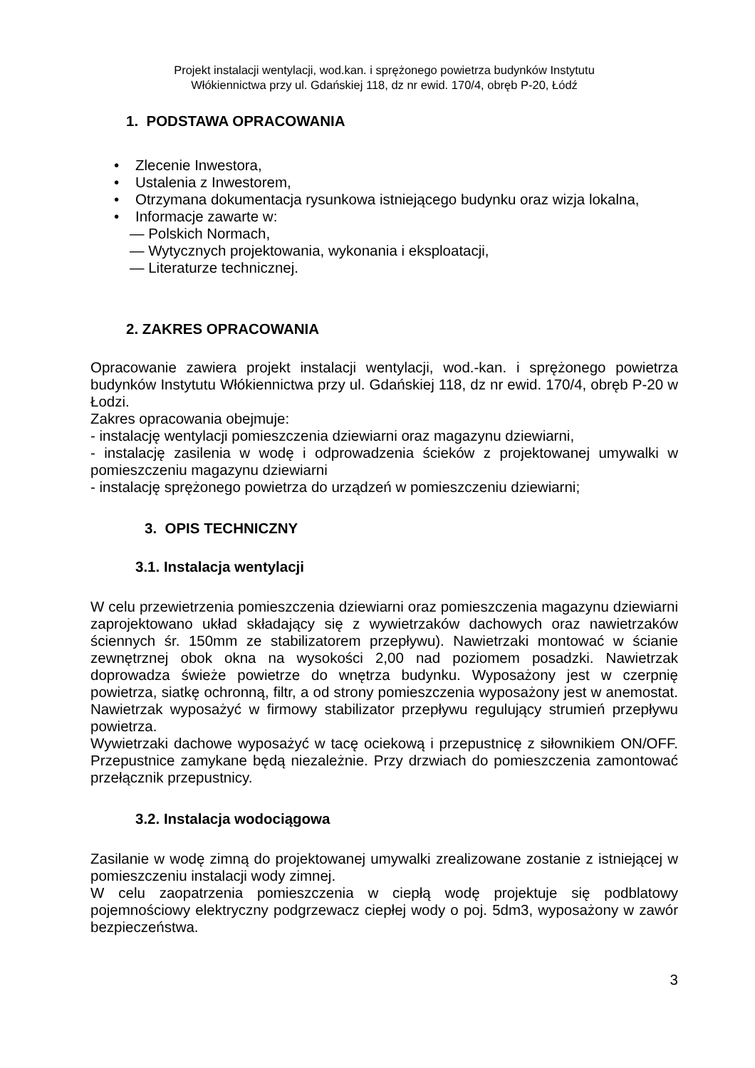Projekt instalacji wentylacji, wod.kan. i sprężonego powietrza budynków Instytutu
Włókiennictwa przy ul. Gdańskiej 118, dz nr ewid. 170/4, obręb P-20, Łódź
1. PODSTAWA OPRACOWANIA
• Zlecenie Inwestora,
• Ustalenia z Inwestorem,
• Otrzymana dokumentacja rysunkowa istniejącego budynku oraz wizja lokalna,
• Informacje zawarte w:
— Polskich Normach,
— Wytycznych projektowania, wykonania i eksploatacji,
— Literaturze technicznej.
2. ZAKRES OPRACOWANIA
Opracowanie zawiera projekt instalacji wentylacji, wod.-kan. i sprężonego powietrza budynków Instytutu Włókiennictwa przy ul. Gdańskiej 118, dz nr ewid. 170/4, obręb P-20 w Łodzi.
Zakres opracowania obejmuje:
- instalację wentylacji pomieszczenia dziewiarni oraz magazynu dziewiarni,
- instalację zasilenia w wodę i odprowadzenia ścieków z projektowanej umywalki w pomieszczeniu magazynu dziewiarni
- instalację sprężonego powietrza do urządzeń w pomieszczeniu dziewiarni;
3. OPIS TECHNICZNY
3.1. Instalacja wentylacji
W celu przewietrzenia pomieszczenia dziewiarni oraz pomieszczenia magazynu dziewiarni zaprojektowano układ składający się z wywietrzaków dachowych oraz nawietrzaków ściennych śr. 150mm ze stabilizatorem przepływu). Nawietrzaki montować w ścianie zewnętrznej obok okna na wysokości 2,00 nad poziomem posadzki. Nawietrzak doprowadza świeże powietrze do wnętrza budynku. Wyposażony jest w czerpnię powietrza, siatkę ochronną, filtr, a od strony pomieszczenia wyposażony jest w anemostat. Nawietrzak wyposażyć w firmowy stabilizator przepływu regulujący strumień przepływu powietrza.
Wywietrzaki dachowe wyposażyć w tacę ociekową i przepustnicę z siłownikiem ON/OFF. Przepustnice zamykane będą niezależnie. Przy drzwiach do pomieszczenia zamontować przełącznik przepustnicy.
3.2. Instalacja wodociągowa
Zasilanie w wodę zimną do projektowanej umywalki zrealizowane zostanie z istniejącej w pomieszczeniu instalacji wody zimnej.
W celu zaopatrzenia pomieszczenia w ciepłą wodę projektuje się podblatowy pojemnościowy elektryczny podgrzewacz ciepłej wody o poj. 5dm3, wyposażony w zawór bezpieczeństwa.
3